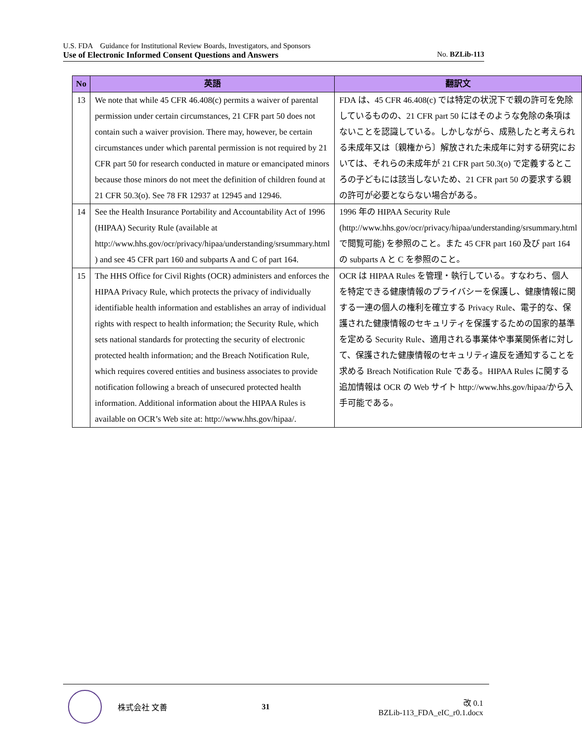U.S. FDA　Guidance for Institutional Review Boards, Investigators, and Sponsors
Use of Electronic Informed Consent Questions and Answers No. BZLib-113
| No | 英語 | 翻訳文 |
| --- | --- | --- |
| 13 | We note that while 45 CFR 46.408(c) permits a waiver of parental permission under certain circumstances, 21 CFR part 50 does not contain such a waiver provision. There may, however, be certain circumstances under which parental permission is not required by 21 CFR part 50 for research conducted in mature or emancipated minors because those minors do not meet the definition of children found at 21 CFR 50.3(o). See 78 FR 12937 at 12945 and 12946. | FDA は、45 CFR 46.408(c) では特定の状況下で親の許可を免除しているものの、21 CFR part 50 にはそのような免除の条項はないことを認識している。しかしながら、成熟したと考えられる未成年又は〔親権から〕解放された未成年に対する研究においては、それらの未成年が 21 CFR part 50.3(o) で定義するところの子どもには該当しないため、21 CFR part 50 の要求する親の許可が必要とならない場合がある。 |
| 14 | See the Health Insurance Portability and Accountability Act of 1996 (HIPAA) Security Rule (available at http://www.hhs.gov/ocr/privacy/hipaa/understanding/srsummary.html ) and see 45 CFR part 160 and subparts A and C of part 164. | 1996 年の HIPAA Security Rule (http://www.hhs.gov/ocr/privacy/hipaa/understanding/srsummary.html で閲覧可能) を参照のこと。また 45 CFR part 160 及び part 164 の subparts A と C を参照のこと。 |
| 15 | The HHS Office for Civil Rights (OCR) administers and enforces the HIPAA Privacy Rule, which protects the privacy of individually identifiable health information and establishes an array of individual rights with respect to health information; the Security Rule, which sets national standards for protecting the security of electronic protected health information; and the Breach Notification Rule, which requires covered entities and business associates to provide notification following a breach of unsecured protected health information. Additional information about the HIPAA Rules is available on OCR’s Web site at: http://www.hhs.gov/hipaa/. | OCR は HIPAA Rules を管理・執行している。すなわち、個人を特定できる健康情報のプライバシーを保護し、健康情報に関する一連の個人の権利を確立する Privacy Rule、電子的な、保護された健康情報のセキュリティを保護するための国家的基準を定める Security Rule、適用される事業体や事業関係者に対して、保護された健康情報のセキュリティ違反を通知することを求める Breach Notification Rule である。HIPAA Rules に関する追加情報は OCR の Web サイト http://www.hhs.gov/hipaa/から入手可能である。 |
株式会社 文善 31
改 0.1
BZLib-113_FDA_eIC_r0.1.docx